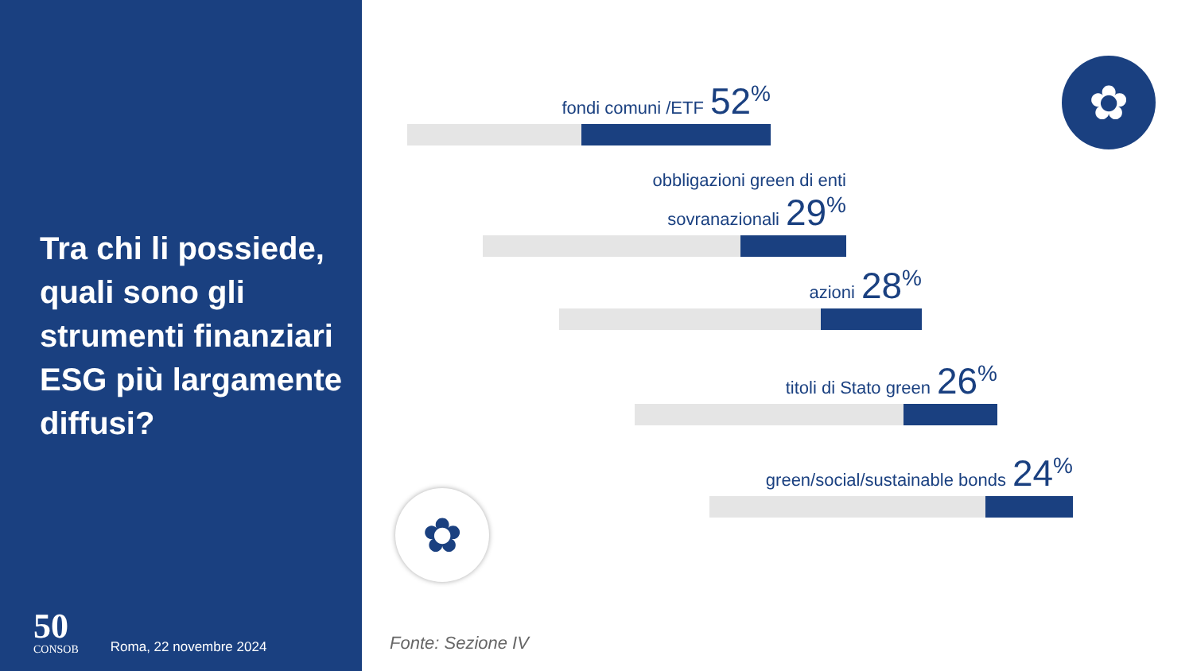Tra chi li possiede, quali sono gli strumenti finanziari ESG più largamente diffusi?
50
CONSOB
Roma, 22 novembre 2024
✿ fondi comuni /ETF 52<sup>%</sup>
obbligazioni green di enti sovranazionali 29<sup>%</sup>
azioni 28<sup>%</sup>
titoli di Stato green 26<sup>%</sup>
green/social/sustainable bonds 24<sup>%</sup>
✿
Fonte: Sezione IV